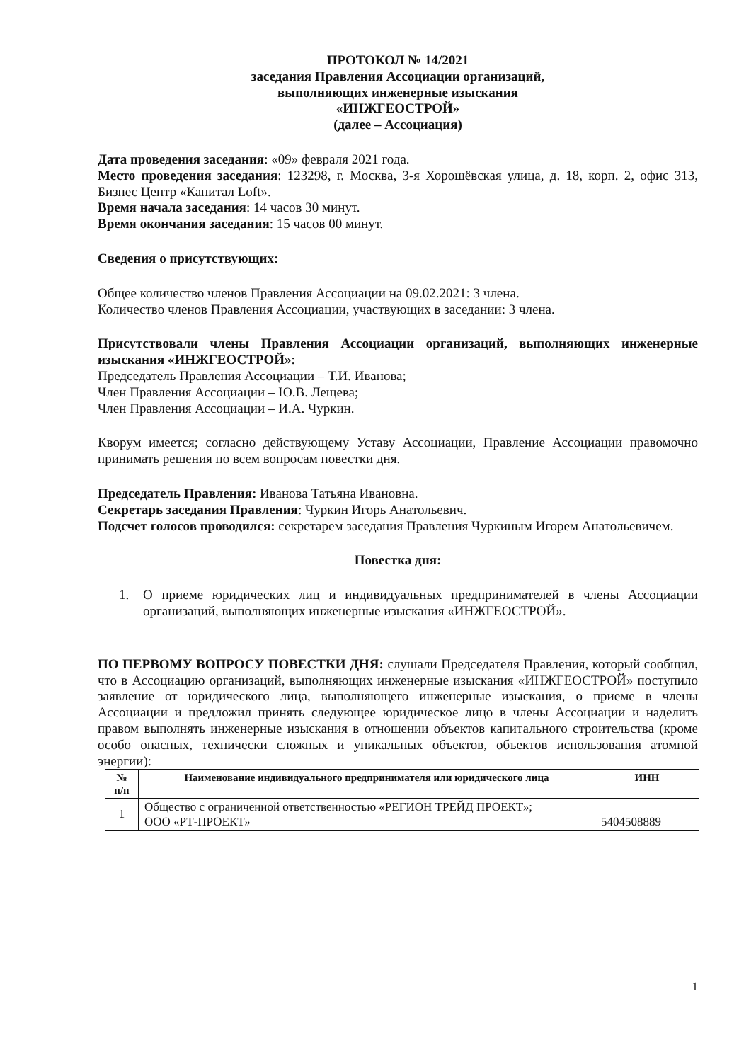ПРОТОКОЛ № 14/2021
заседания Правления Ассоциации организаций,
выполняющих инженерные изыскания
«ИНЖГЕОСТРОЙ»
(далее – Ассоциация)
Дата проведения заседания: «09» февраля 2021 года.
Место проведения заседания: 123298, г. Москва, 3-я Хорошёвская улица, д. 18, корп. 2, офис 313, Бизнес Центр «Капитал Loft».
Время начала заседания: 14 часов 30 минут.
Время окончания заседания: 15 часов 00 минут.
Сведения о присутствующих:
Общее количество членов Правления Ассоциации на 09.02.2021: 3 члена.
Количество членов Правления Ассоциации, участвующих в заседании: 3 члена.
Присутствовали члены Правления Ассоциации организаций, выполняющих инженерные изыскания «ИНЖГЕОСТРОЙ»:
Председатель Правления Ассоциации – Т.И. Иванова;
Член Правления Ассоциации – Ю.В. Лещева;
Член Правления Ассоциации – И.А. Чуркин.
Кворум имеется; согласно действующему Уставу Ассоциации, Правление Ассоциации правомочно принимать решения по всем вопросам повестки дня.
Председатель Правления: Иванова Татьяна Ивановна.
Секретарь заседания Правления: Чуркин Игорь Анатольевич.
Подсчет голосов проводился: секретарем заседания Правления Чуркиным Игорем Анатольевичем.
Повестка дня:
1. О приеме юридических лиц и индивидуальных предпринимателей в члены Ассоциации организаций, выполняющих инженерные изыскания «ИНЖГЕОСТРОЙ».
ПО ПЕРВОМУ ВОПРОСУ ПОВЕСТКИ ДНЯ: слушали Председателя Правления, который сообщил, что в Ассоциацию организаций, выполняющих инженерные изыскания «ИНЖГЕОСТРОЙ» поступило заявление от юридического лица, выполняющего инженерные изыскания, о приеме в члены Ассоциации и предложил принять следующее юридическое лицо в члены Ассоциации и наделить правом выполнять инженерные изыскания в отношении объектов капитального строительства (кроме особо опасных, технически сложных и уникальных объектов, объектов использования атомной энергии):
| № п/п | Наименование индивидуального предпринимателя или юридического лица | ИНН |
| --- | --- | --- |
| 1 | Общество с ограниченной ответственностью «РЕГИОН ТРЕЙД ПРОЕКТ»; ООО «РТ-ПРОЕКТ» | 5404508889 |
1